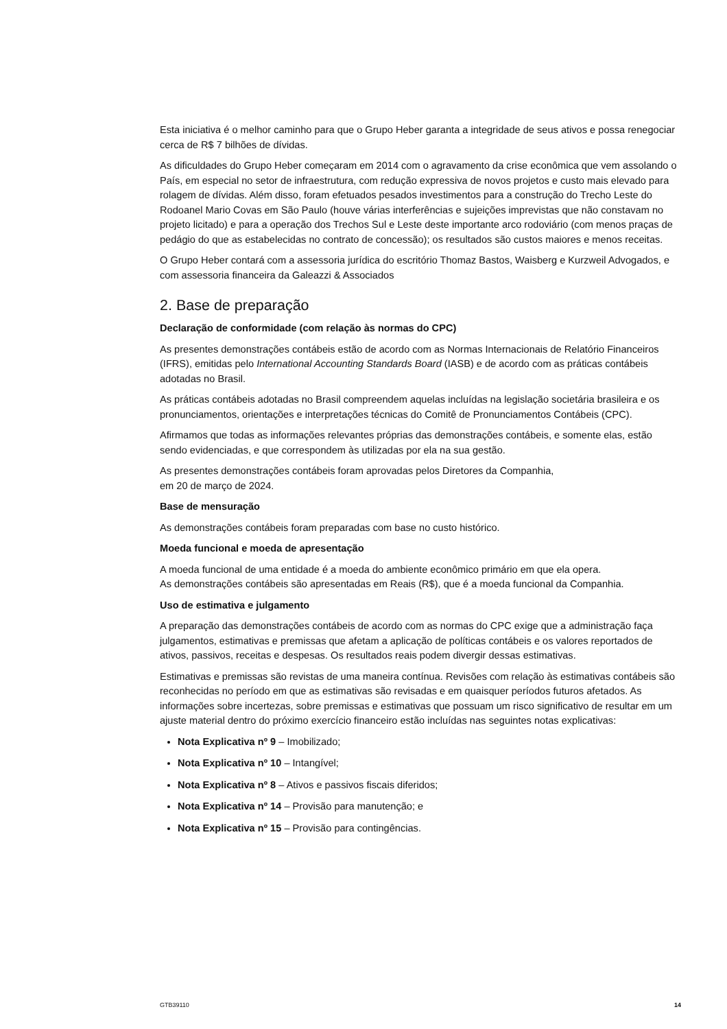Esta iniciativa é o melhor caminho para que o Grupo Heber garanta a integridade de seus ativos e possa renegociar cerca de R$ 7 bilhões de dívidas.
As dificuldades do Grupo Heber começaram em 2014 com o agravamento da crise econômica que vem assolando o País, em especial no setor de infraestrutura, com redução expressiva de novos projetos e custo mais elevado para rolagem de dívidas. Além disso, foram efetuados pesados investimentos para a construção do Trecho Leste do Rodoanel Mario Covas em São Paulo (houve várias interferências e sujeições imprevistas que não constavam no projeto licitado) e para a operação dos Trechos Sul e Leste deste importante arco rodoviário (com menos praças de pedágio do que as estabelecidas no contrato de concessão); os resultados são custos maiores e menos receitas.
O Grupo Heber contará com a assessoria jurídica do escritório Thomaz Bastos, Waisberg e Kurzweil Advogados, e com assessoria financeira da Galeazzi & Associados
2. Base de preparação
Declaração de conformidade (com relação às normas do CPC)
As presentes demonstrações contábeis estão de acordo com as Normas Internacionais de Relatório Financeiros (IFRS), emitidas pelo International Accounting Standards Board (IASB) e de acordo com as práticas contábeis adotadas no Brasil.
As práticas contábeis adotadas no Brasil compreendem aquelas incluídas na legislação societária brasileira e os pronunciamentos, orientações e interpretações técnicas do Comitê de Pronunciamentos Contábeis (CPC).
Afirmamos que todas as informações relevantes próprias das demonstrações contábeis, e somente elas, estão sendo evidenciadas, e que correspondem às utilizadas por ela na sua gestão.
As presentes demonstrações contábeis foram aprovadas pelos Diretores da Companhia,
em 20 de março de 2024.
Base de mensuração
As demonstrações contábeis foram preparadas com base no custo histórico.
Moeda funcional e moeda de apresentação
A moeda funcional de uma entidade é a moeda do ambiente econômico primário em que ela opera.
As demonstrações contábeis são apresentadas em Reais (R$), que é a moeda funcional da Companhia.
Uso de estimativa e julgamento
A preparação das demonstrações contábeis de acordo com as normas do CPC exige que a administração faça julgamentos, estimativas e premissas que afetam a aplicação de políticas contábeis e os valores reportados de ativos, passivos, receitas e despesas. Os resultados reais podem divergir dessas estimativas.
Estimativas e premissas são revistas de uma maneira contínua. Revisões com relação às estimativas contábeis são reconhecidas no período em que as estimativas são revisadas e em quaisquer períodos futuros afetados. As informações sobre incertezas, sobre premissas e estimativas que possuam um risco significativo de resultar em um ajuste material dentro do próximo exercício financeiro estão incluídas nas seguintes notas explicativas:
Nota Explicativa nº 9 – Imobilizado;
Nota Explicativa nº 10 – Intangível;
Nota Explicativa nº 8 – Ativos e passivos fiscais diferidos;
Nota Explicativa nº 14 – Provisão para manutenção; e
Nota Explicativa nº 15 – Provisão para contingências.
GTB39110 14